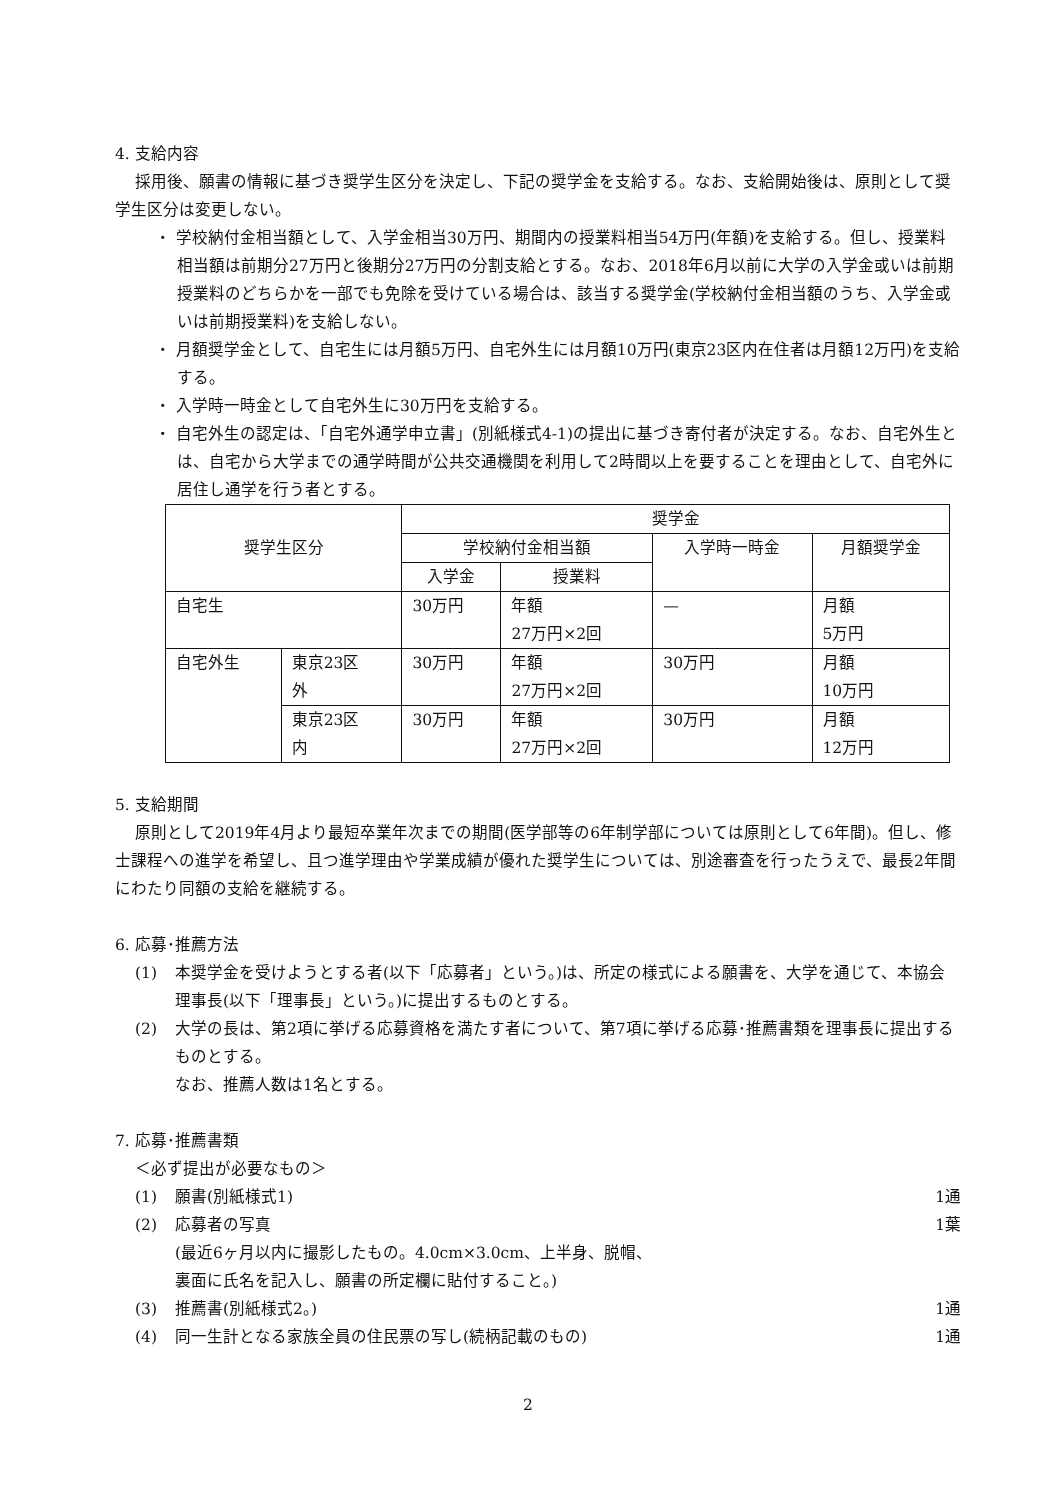4. 支給内容
採用後、願書の情報に基づき奨学生区分を決定し、下記の奨学金を支給する。なお、支給開始後は、原則として奨学生区分は変更しない。
・ 学校納付金相当額として、入学金相当30万円、期間内の授業料相当54万円(年額)を支給する。但し、授業料相当額は前期分27万円と後期分27万円の分割支給とする。なお、2018年6月以前に大学の入学金或いは前期授業料のどちらかを一部でも免除を受けている場合は、該当する奨学金(学校納付金相当額のうち、入学金或いは前期授業料)を支給しない。
・ 月額奨学金として、自宅生には月額5万円、自宅外生には月額10万円(東京23区内在住者は月額12万円)を支給する。
・ 入学時一時金として自宅外生に30万円を支給する。
・ 自宅外生の認定は、「自宅外通学申立書」(別紙様式4-1)の提出に基づき寄付者が決定する。なお、自宅外生とは、自宅から大学までの通学時間が公共交通機関を利用して2時間以上を要することを理由として、自宅外に居住し通学を行う者とする。
| 奨学生区分 | | 奨学金 | | | |
| --- | --- | --- | --- | --- | --- |
| | | 学校納付金相当額 | | 入学時一時金 | 月額奨学金 |
| | | 入学金 | 授業料 | | |
| 自宅生 | | 30万円 | 年額 27万円×2回 | — | 月額 5万円 |
| 自宅外生 | 東京23区 外 | 30万円 | 年額 27万円×2回 | 30万円 | 月額 10万円 |
| | 東京23区 内 | 30万円 | 年額 27万円×2回 | 30万円 | 月額 12万円 |
5. 支給期間
原則として2019年4月より最短卒業年次までの期間(医学部等の6年制学部については原則として6年間)。但し、修士課程への進学を希望し、且つ進学理由や学業成績が優れた奨学生については、別途審査を行ったうえで、最長2年間にわたり同額の支給を継続する。
6. 応募･推薦方法
(1) 本奨学金を受けようとする者(以下「応募者」という。)は、所定の様式による願書を、大学を通じて、本協会理事長(以下「理事長」という。)に提出するものとする。
(2) 大学の長は、第2項に挙げる応募資格を満たす者について、第7項に挙げる応募･推薦書類を理事長に提出するものとする。
なお、推薦人数は1名とする。
7. 応募･推薦書類
＜必ず提出が必要なもの＞
(1) 願書(別紙様式1) 1通
(2) 応募者の写真
(最近6ヶ月以内に撮影したもの。4.0cm×3.0cm、上半身、脱帽、
裏面に氏名を記入し、願書の所定欄に貼付すること。) 1葉
(3) 推薦書(別紙様式2。) 1通
(4) 同一生計となる家族全員の住民票の写し(続柄記載のもの) 1通
2